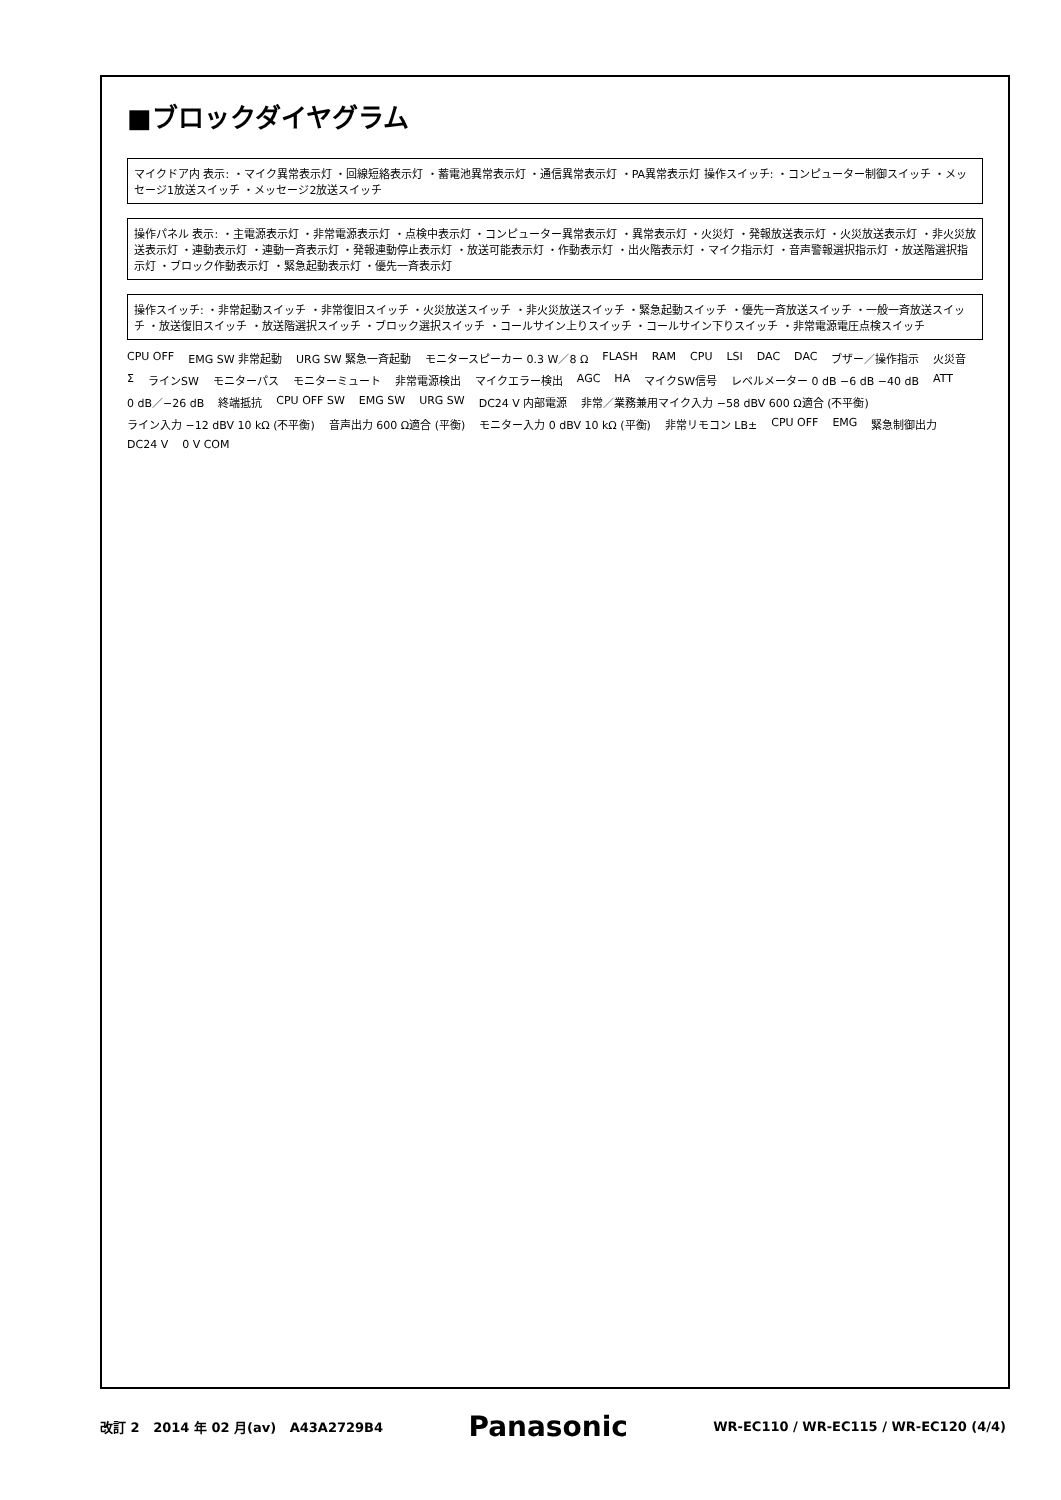■ブロックダイヤグラム
マイクドア内 表示: ・マイク異常表示灯 ・回線短絡表示灯 ・蓄電池異常表示灯 ・通信異常表示灯 ・PA異常表示灯 操作スイッチ: ・コンピューター制御スイッチ ・メッセージ1放送スイッチ ・メッセージ2放送スイッチ
操作パネル 表示: ・主電源表示灯 ・非常電源表示灯 ・点検中表示灯 ・コンピューター異常表示灯 ・異常表示灯 ・火災灯 ・発報放送表示灯 ・火災放送表示灯 ・非火災放送表示灯 ・連動表示灯 ・連動一斉表示灯 ・発報連動停止表示灯 ・放送可能表示灯 ・作動表示灯 ・出火階表示灯 ・マイク指示灯 ・音声警報選択指示灯 ・放送階選択指示灯 ・ブロック作動表示灯 ・緊急起動表示灯 ・優先一斉表示灯
操作スイッチ: ・非常起動スイッチ ・非常復旧スイッチ ・火災放送スイッチ ・非火災放送スイッチ ・緊急起動スイッチ ・優先一斉放送スイッチ ・一般一斉放送スイッチ ・放送復旧スイッチ ・放送階選択スイッチ ・ブロック選択スイッチ ・コールサイン上りスイッチ ・コールサイン下りスイッチ ・非常電源電圧点検スイッチ
CPU OFF EMG SW 非常起動 URG SW 緊急一斉起動 モニタースピーカー 0.3 W／8 Ω FLASH RAM CPU LSI DAC DAC ブザー／操作指示 火災音 Σ ラインSW モニターパス モニターミュート 非常電源検出 マイクエラー検出 AGC HA マイクSW信号 レベルメーター 0 dB −6 dB −40 dB ATT 0 dB／−26 dB 終端抵抗 CPU OFF SW EMG SW URG SW DC24 V 内部電源 非常／業務兼用マイク入力 −58 dBV 600 Ω適合 (不平衡) ライン入力 −12 dBV 10 kΩ (不平衡) 音声出力 600 Ω適合 (平衡) モニター入力 0 dBV 10 kΩ (平衡) 非常リモコン LB± CPU OFF EMG 緊急制御出力 DC24 V 0 V COM
改訂 2 2014 年 02 月(av) A43A2729B4 Panasonic WR-EC110 / WR-EC115 / WR-EC120 (4/4)